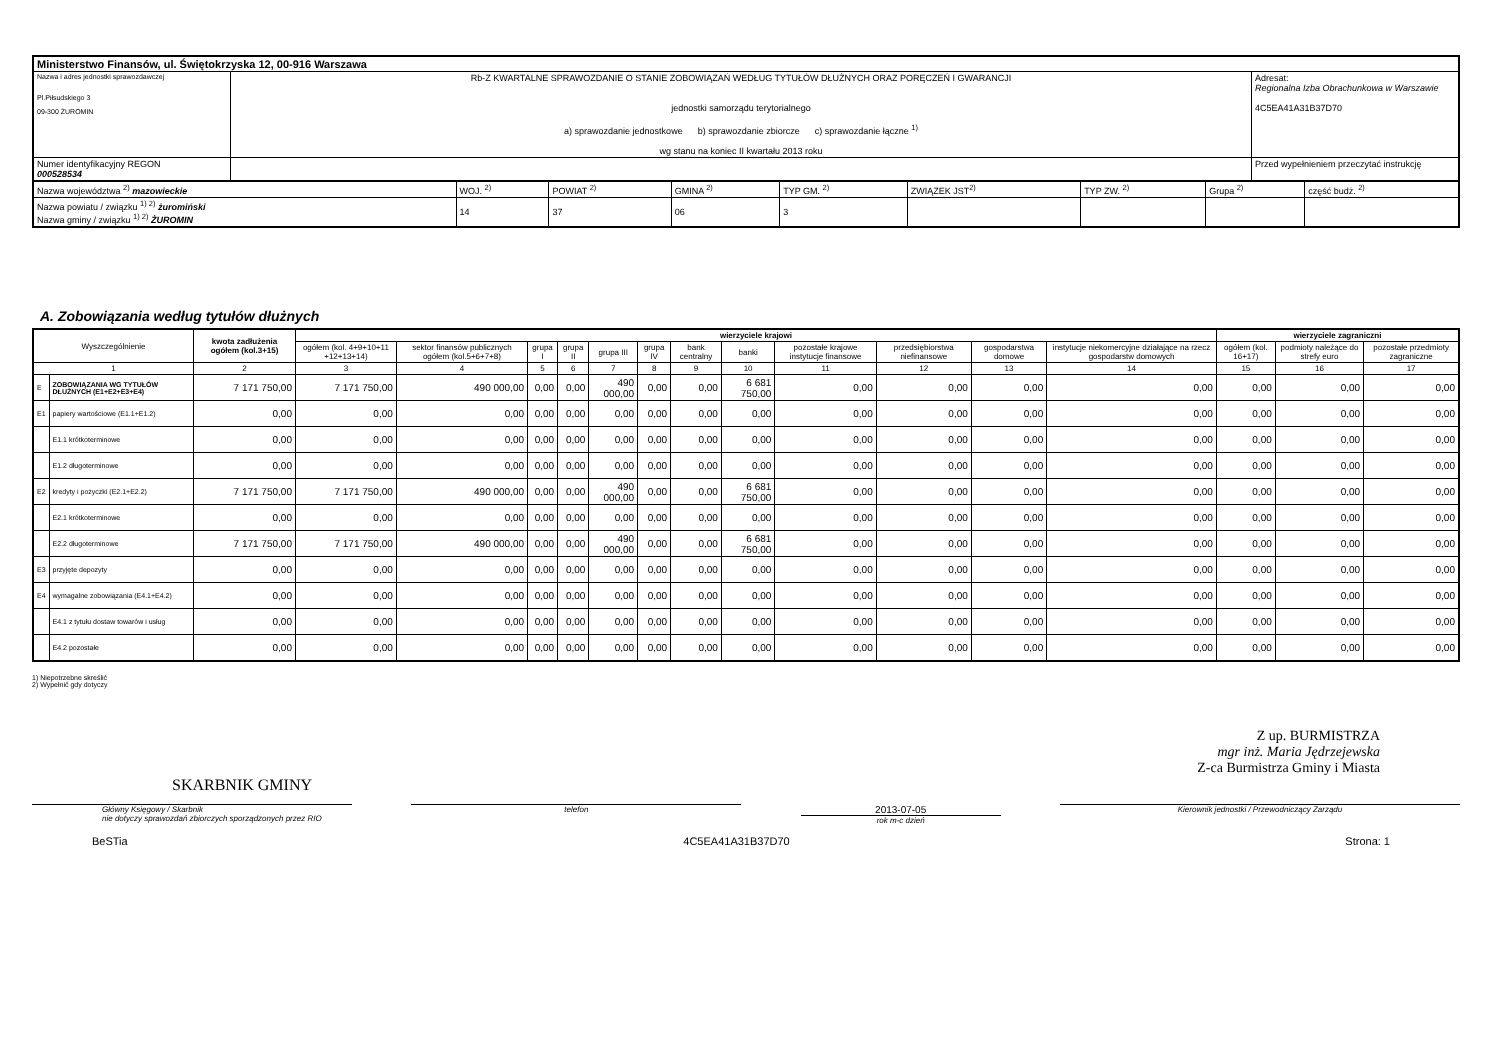| Ministerstwo Finansów, ul. Świętokrzyska 12, 00-916 Warszawa | | |
| Nazwa i adres jednostki sprawozdawczej Pl.Piłsudskiego 3 09-300 ŻUROMIN | Rb-Z KWARTALNE SPRAWOZDANIE O STANIE ZOBOWIĄZAŃ WEDŁUG TYTUŁÓW DŁUŻNYCH ORAZ PORĘCZEŃ I GWARANCJI jednostki samorządu terytorialnego a) sprawozdanie jednostkowe b) sprawozdanie zbiorcze c) sprawozdanie łączne <sup>1)</sup> wg stanu na koniec II kwartału 2013 roku | Adresat: Regionalna Izba Obrachunkowa w Warszawie 4C5EA41A31B37D70 |
| Numer identyfikacyjny REGON 000528534 | | Przed wypełnieniem przeczytać instrukcję |
| Nazwa województwa <sup>2)</sup> mazowieckie | WOJ. <sup>2)</sup> | POWIAT <sup>2)</sup> | GMINA <sup>2)</sup> | TYP GM. <sup>2)</sup> | ZWIĄZEK JST<sup>2)</sup> | TYP ZW. <sup>2)</sup> | Grupa <sup>2)</sup> | część budż. <sup>2)</sup> |
| Nazwa powiatu / związku <sup>1) 2)</sup> żuromiński Nazwa gminy / związku <sup>1) 2)</sup> ŻUROMIN | 14 | 37 | 06 | 3 | | | | |
A. Zobowiązania według tytułów dłużnych
| Wyszczególnienie | | kwota zadłużenia ogółem (kol.3+15) | wierzyciele krajowi | | | | | | | | | | | | wierzyciele zagraniczni | | |
| --- | --- | --- | --- | --- | --- | --- | --- | --- | --- | --- | --- | --- | --- | --- | --- | --- | --- |
| | | | ogółem (kol. 4+9+10+11 +12+13+14) | sektor finansów publicznych ogółem (kol.5+6+7+8) | grupa I | grupa II | grupa III | grupa IV | bank centralny | banki | pozostałe krajowe instytucje finansowe | przedsiębiorstwa niefinansowe | gospodarstwa domowe | instytucje niekomercyjne działające na rzecz gospodarstw domowych | ogółem (kol. 16+17) | podmioty należące do strefy euro | pozostałe przedmioty zagraniczne |
| 1 | | 2 | 3 | 4 | 5 | 6 | 7 | 8 | 9 | 10 | 11 | 12 | 13 | 14 | 15 | 16 | 17 |
| E | ZOBOWIĄZANIA WG TYTUŁÓW DŁUŻNYCH (E1+E2+E3+E4) | 7 171 750,00 | 7 171 750,00 | 490 000,00 | 0,00 | 0,00 | 490 000,00 | 0,00 | 0,00 | 6 681 750,00 | 0,00 | 0,00 | 0,00 | 0,00 | 0,00 | 0,00 | 0,00 |
| E1 | papiery wartościowe (E1.1+E1.2) | 0,00 | 0,00 | 0,00 | 0,00 | 0,00 | 0,00 | 0,00 | 0,00 | 0,00 | 0,00 | 0,00 | 0,00 | 0,00 | 0,00 | 0,00 | 0,00 |
| | E1.1 krótkoterminowe | 0,00 | 0,00 | 0,00 | 0,00 | 0,00 | 0,00 | 0,00 | 0,00 | 0,00 | 0,00 | 0,00 | 0,00 | 0,00 | 0,00 | 0,00 | 0,00 |
| | E1.2 długoterminowe | 0,00 | 0,00 | 0,00 | 0,00 | 0,00 | 0,00 | 0,00 | 0,00 | 0,00 | 0,00 | 0,00 | 0,00 | 0,00 | 0,00 | 0,00 | 0,00 |
| E2 | kredyty i pożyczki (E2.1+E2.2) | 7 171 750,00 | 7 171 750,00 | 490 000,00 | 0,00 | 0,00 | 490 000,00 | 0,00 | 0,00 | 6 681 750,00 | 0,00 | 0,00 | 0,00 | 0,00 | 0,00 | 0,00 | 0,00 |
| | E2.1 krótkoterminowe | 0,00 | 0,00 | 0,00 | 0,00 | 0,00 | 0,00 | 0,00 | 0,00 | 0,00 | 0,00 | 0,00 | 0,00 | 0,00 | 0,00 | 0,00 | 0,00 |
| | E2.2 długoterminowe | 7 171 750,00 | 7 171 750,00 | 490 000,00 | 0,00 | 0,00 | 490 000,00 | 0,00 | 0,00 | 6 681 750,00 | 0,00 | 0,00 | 0,00 | 0,00 | 0,00 | 0,00 | 0,00 |
| E3 | przyjęte depozyty | 0,00 | 0,00 | 0,00 | 0,00 | 0,00 | 0,00 | 0,00 | 0,00 | 0,00 | 0,00 | 0,00 | 0,00 | 0,00 | 0,00 | 0,00 | 0,00 |
| E4 | wymagalne zobowiązania (E4.1+E4.2) | 0,00 | 0,00 | 0,00 | 0,00 | 0,00 | 0,00 | 0,00 | 0,00 | 0,00 | 0,00 | 0,00 | 0,00 | 0,00 | 0,00 | 0,00 | 0,00 |
| | E4.1 z tytułu dostaw towarów i usług | 0,00 | 0,00 | 0,00 | 0,00 | 0,00 | 0,00 | 0,00 | 0,00 | 0,00 | 0,00 | 0,00 | 0,00 | 0,00 | 0,00 | 0,00 | 0,00 |
| | E4.2 pozostałe | 0,00 | 0,00 | 0,00 | 0,00 | 0,00 | 0,00 | 0,00 | 0,00 | 0,00 | 0,00 | 0,00 | 0,00 | 0,00 | 0,00 | 0,00 | 0,00 |
1) Niepotrzebne skreślić
2) Wypełnić gdy dotyczy
Z up. BURMISTRZA
mgr inż. Maria Jędrzejewska
Z-ca Burmistrza Gminy i Miasta
SKARBNIK GMINY
Główny Księgowy / Skarbnik
nie dotyczy sprawozdań zbiorczych sporządzonych przez RIO
telefon
2013-07-05
rok m-c dzień
Kierownik jednostki / Przewodniczący Zarządu
BeSTia 4C5EA41A31B37D70 Strona: 1